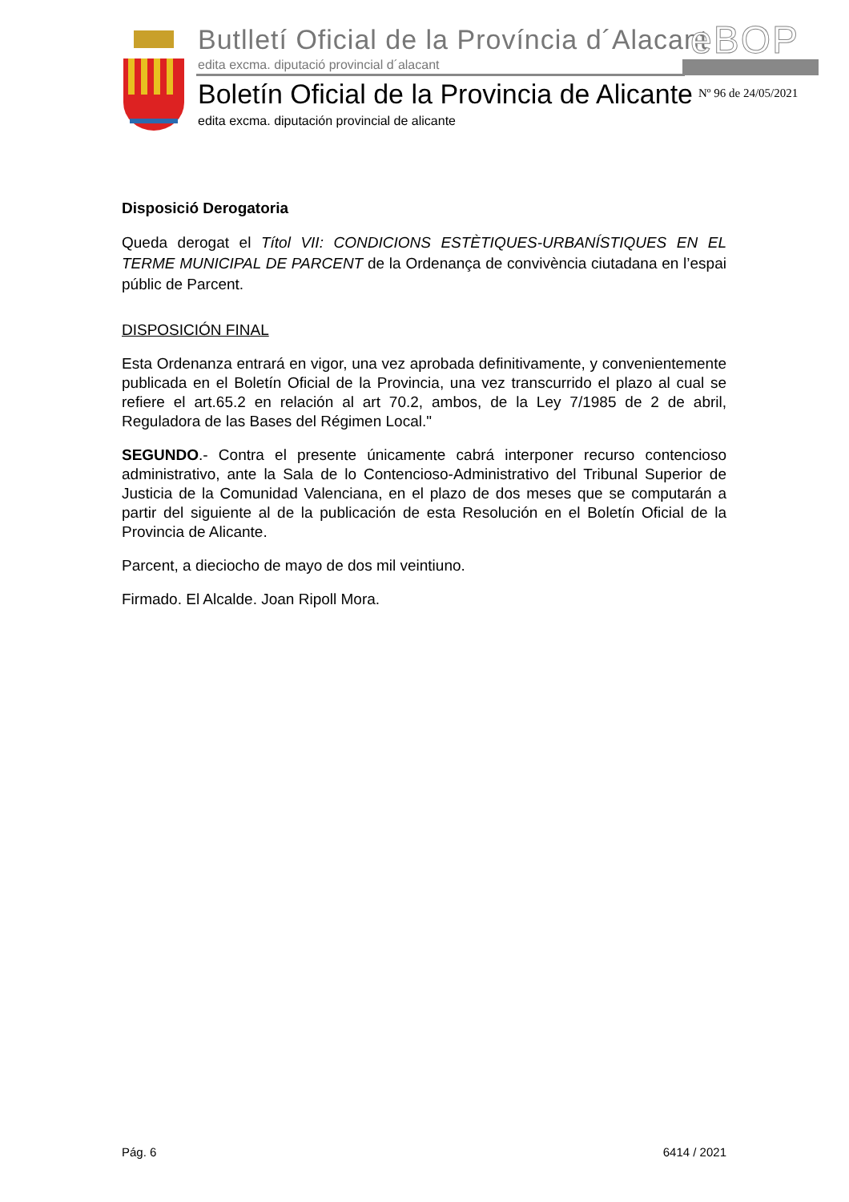Butlletí Oficial de la Província d´Alacant
edita excma. diputació provincial d´alacant
eBOP
Boletín Oficial de la Provincia de Alicante
edita excma. diputación provincial de alicante
Nº 96 de 24/05/2021
Disposició Derogatoria
Queda derogat el Títol VII: CONDICIONS ESTÈTIQUES-URBANÍSTIQUES EN EL TERME MUNICIPAL DE PARCENT de la Ordenança de convivència ciutadana en l’espai públic de Parcent.
DISPOSICIÓN FINAL
Esta Ordenanza entrará en vigor, una vez aprobada definitivamente, y convenientemente publicada en el Boletín Oficial de la Provincia, una vez transcurrido el plazo al cual se refiere el art.65.2 en relación al art 70.2, ambos, de la Ley 7/1985 de 2 de abril, Reguladora de las Bases del Régimen Local."
SEGUNDO.- Contra el presente únicamente cabrá interponer recurso contencioso administrativo, ante la Sala de lo Contencioso-Administrativo del Tribunal Superior de Justicia de la Comunidad Valenciana, en el plazo de dos meses que se computarán a partir del siguiente al de la publicación de esta Resolución en el Boletín Oficial de la Provincia de Alicante.
Parcent, a dieciocho de mayo de dos mil veintiuno.
Firmado. El Alcalde. Joan Ripoll Mora.
Pág. 6 6414 / 2021